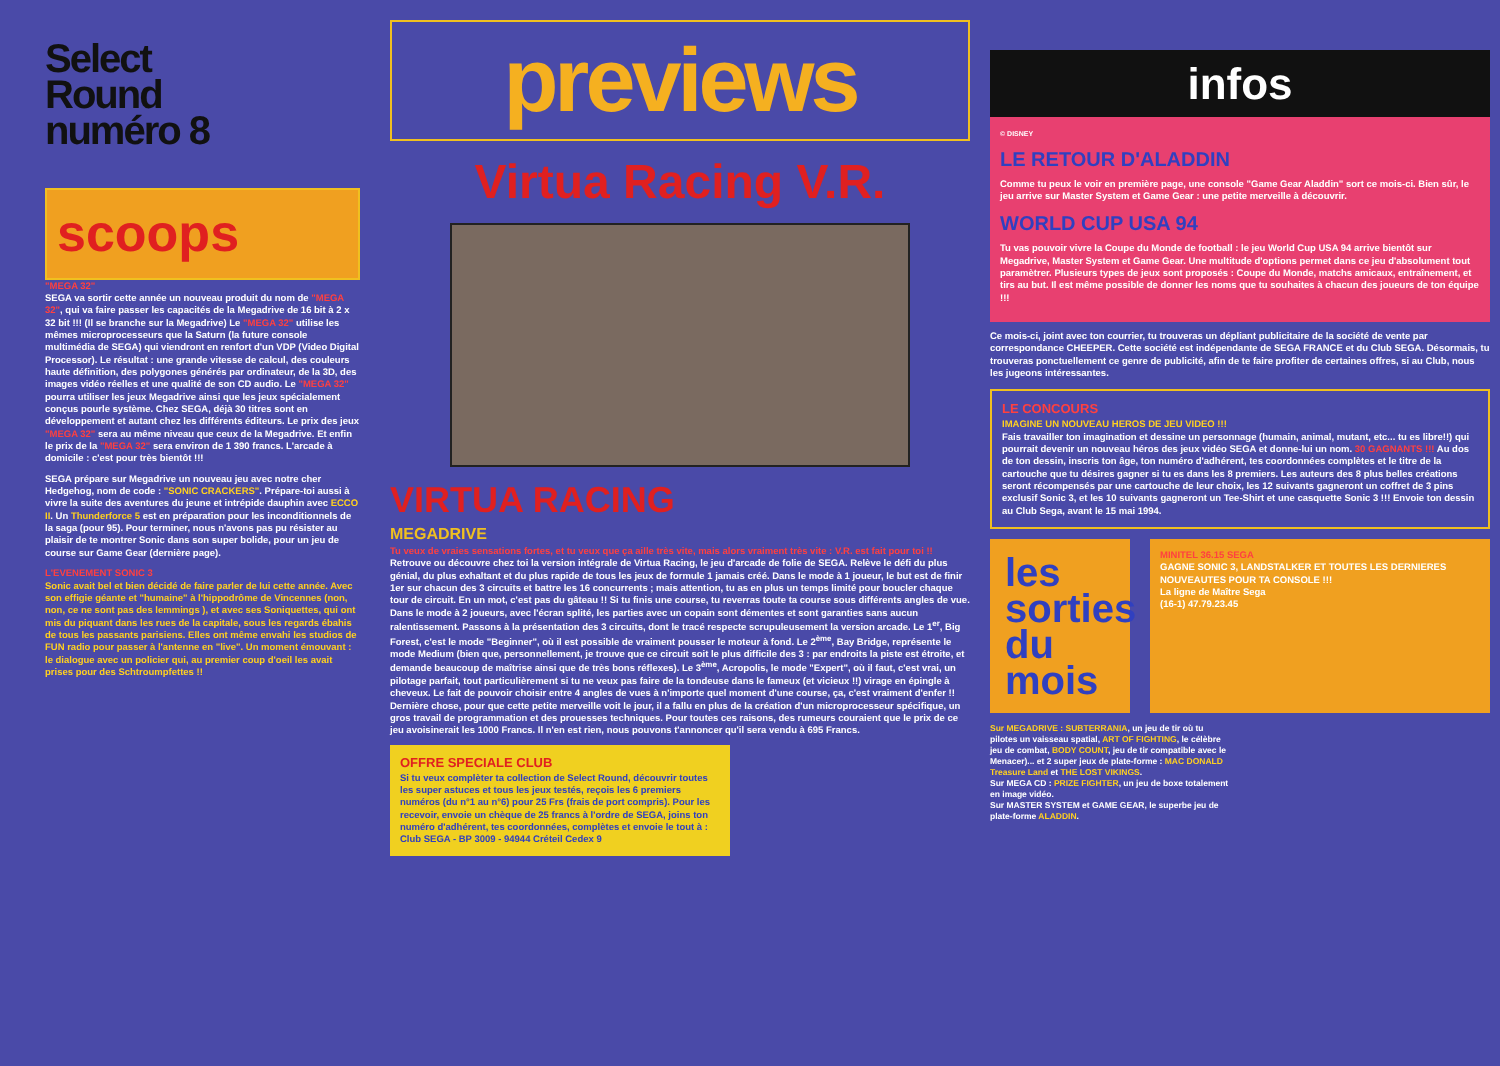Select
Round
numéro 8
scoops
"MEGA 32"
SEGA va sortir cette année un nouveau produit du nom de "MEGA 32", qui va faire passer les capacités de la Megadrive de 16 bit à 2 x 32 bit !!! (Il se branche sur la Megadrive) Le "MEGA 32" utilise les mêmes microprocesseurs que la Saturn (la future console multimédia de SEGA) qui viendront en renfort d'un VDP (Video Digital Processor). Le résultat : une grande vitesse de calcul, des couleurs haute définition, des polygones générés par ordinateur, de la 3D, des images vidéo réelles et une qualité de son CD audio. Le "MEGA 32" pourra utiliser les jeux Megadrive ainsi que les jeux spécialement conçus pourle système. Chez SEGA, déjà 30 titres sont en développement et autant chez les différents éditeurs. Le prix des jeux "MEGA 32" sera au même niveau que ceux de la Megadrive. Et enfin le prix de la "MEGA 32" sera environ de 1 390 francs. L'arcade à domicile : c'est pour très bientôt !!!
SEGA prépare sur Megadrive un nouveau jeu avec notre cher Hedgehog, nom de code : "SONIC CRACKERS". Prépare-toi aussi à vivre la suite des aventures du jeune et intrépide dauphin avec ECCO II. Un Thunderforce 5 est en préparation pour les inconditionnels de la saga (pour 95). Pour terminer, nous n'avons pas pu résister au plaisir de te montrer Sonic dans son super bolide, pour un jeu de course sur Game Gear (dernière page).
L'EVENEMENT SONIC 3
Sonic avait bel et bien décidé de faire parler de lui cette année. Avec son effigie géante et "humaine" à l'hippodrôme de Vincennes (non, non, ce ne sont pas des lemmings ), et avec ses Soniquettes, qui ont mis du piquant dans les rues de la capitale, sous les regards ébahis de tous les passants parisiens. Elles ont même envahi les studios de FUN radio pour passer à l'antenne en "live". Un moment émouvant : le dialogue avec un policier qui, au premier coup d'oeil les avait prises pour des Schtroumpfettes !!
previews
Virtua Racing V.R.
VIRTUA RACING
MEGADRIVE
Tu veux de vraies sensations fortes, et tu veux que ça aille très vite, mais alors vraiment très vite : V.R. est fait pour toi !! Retrouve ou découvre chez toi la version intégrale de Virtua Racing, le jeu d'arcade de folie de SEGA. Relève le défi du plus génial, du plus exhaltant et du plus rapide de tous les jeux de formule 1 jamais créé. Dans le mode à 1 joueur, le but est de finir 1er sur chacun des 3 circuits et battre les 16 concurrents ; mais attention, tu as en plus un temps limité pour boucler chaque tour de circuit. En un mot, c'est pas du gâteau !! Si tu finis une course, tu reverras toute ta course sous différents angles de vue. Dans le mode à 2 joueurs, avec l'écran splité, les parties avec un copain sont démentes et sont garanties sans aucun ralentissement. Passons à la présentation des 3 circuits, dont le tracé respecte scrupuleusement la version arcade. Le 1<sup>er</sup>, Big Forest, c'est le mode "Beginner", où il est possible de vraiment pousser le moteur à fond. Le 2<sup>ème</sup>, Bay Bridge, représente le mode Medium (bien que, personnellement, je trouve que ce circuit soit le plus difficile des 3 : par endroits la piste est étroite, et demande beaucoup de maîtrise ainsi que de très bons réflexes). Le 3<sup>ème</sup>, Acropolis, le mode "Expert", où il faut, c'est vrai, un pilotage parfait, tout particulièrement si tu ne veux pas faire de la tondeuse dans le fameux (et vicieux !!) virage en épingle à cheveux. Le fait de pouvoir choisir entre 4 angles de vues à n'importe quel moment d'une course, ça, c'est vraiment d'enfer !! Dernière chose, pour que cette petite merveille voit le jour, il a fallu en plus de la création d'un microprocesseur spécifique, un gros travail de programmation et des prouesses techniques. Pour toutes ces raisons, des rumeurs couraient que le prix de ce jeu avoisinerait les 1000 Francs. Il n'en est rien, nous pouvons t'annoncer qu'il sera vendu à 695 Francs.
OFFRE SPECIALE CLUB
Si tu veux complèter ta collection de Select Round, découvrir toutes les super astuces et tous les jeux testés, reçois les 6 premiers numéros (du n°1 au n°6) pour 25 Frs (frais de port compris). Pour les recevoir, envoie un chèque de 25 francs à l'ordre de SEGA, joins ton numéro d'adhérent, tes coordonnées, complètes et envoie le tout à :
Club SEGA - BP 3009 - 94944 Créteil Cedex 9
infos
© DISNEY
LE RETOUR D'ALADDIN
Comme tu peux le voir en première page, une console "Game Gear Aladdin" sort ce mois-ci. Bien sûr, le jeu arrive sur Master System et Game Gear : une petite merveille à découvrir.
WORLD CUP USA 94
Tu vas pouvoir vivre la Coupe du Monde de football : le jeu World Cup USA 94 arrive bientôt sur Megadrive, Master System et Game Gear. Une multitude d'options permet dans ce jeu d'absolument tout paramètrer. Plusieurs types de jeux sont proposés : Coupe du Monde, matchs amicaux, entraînement, et tirs au but. Il est même possible de donner les noms que tu souhaites à chacun des joueurs de ton équipe !!!
Ce mois-ci, joint avec ton courrier, tu trouveras un dépliant publicitaire de la société de vente par correspondance CHEEPER. Cette société est indépendante de SEGA FRANCE et du Club SEGA. Désormais, tu trouveras ponctuellement ce genre de publicité, afin de te faire profiter de certaines offres, si au Club, nous les jugeons intéressantes.
LE CONCOURS
IMAGINE UN NOUVEAU HEROS DE JEU VIDEO !!!
Fais travailler ton imagination et dessine un personnage (humain, animal, mutant, etc... tu es libre!!) qui pourrait devenir un nouveau héros des jeux vidéo SEGA et donne-lui un nom. 30 GAGNANTS !!! Au dos de ton dessin, inscris ton âge, ton numéro d'adhérent, tes coordonnées complètes et le titre de la cartouche que tu désires gagner si tu es dans les 8 premiers. Les auteurs des 8 plus belles créations seront récompensés par une cartouche de leur choix, les 12 suivants gagneront un coffret de 3 pins exclusif Sonic 3, et les 10 suivants gagneront un Tee-Shirt et une casquette Sonic 3 !!! Envoie ton dessin au Club Sega, avant le 15 mai 1994.
les sorties du mois
MINITEL 36.15 SEGA
GAGNE SONIC 3, LANDSTALKER ET TOUTES LES DERNIERES NOUVEAUTES POUR TA CONSOLE !!!
La ligne de Maître Sega
(16-1) 47.79.23.45
Sur MEGADRIVE : SUBTERRANIA, un jeu de tir où tu pilotes un vaisseau spatial, ART OF FIGHTING, le célèbre jeu de combat, BODY COUNT, jeu de tir compatible avec le Menacer)... et 2 super jeux de plate-forme : MAC DONALD Treasure Land et THE LOST VIKINGS.
Sur MEGA CD : PRIZE FIGHTER, un jeu de boxe totalement en image vidéo.
Sur MASTER SYSTEM et GAME GEAR, le superbe jeu de plate-forme ALADDIN.